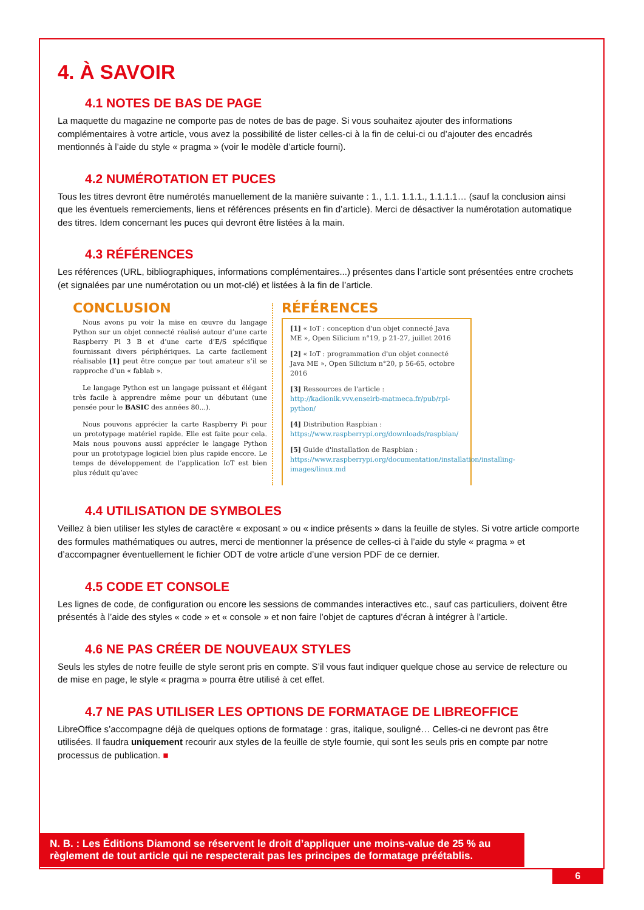4. À SAVOIR
4.1 NOTES DE BAS DE PAGE
La maquette du magazine ne comporte pas de notes de bas de page. Si vous souhaitez ajouter des informations complémentaires à votre article, vous avez la possibilité de lister celles-ci à la fin de celui-ci ou d’ajouter des encadrés mentionnés à l’aide du style « pragma » (voir le modèle d’article fourni).
4.2 NUMÉROTATION ET PUCES
Tous les titres devront être numérotés manuellement de la manière suivante : 1., 1.1. 1.1.1., 1.1.1.1… (sauf la conclusion ainsi que les éventuels remerciements, liens et références présents en fin d’article). Merci de désactiver la numérotation automatique des titres. Idem concernant les puces qui devront être listées à la main.
4.3 RÉFÉRENCES
Les références (URL, bibliographiques, informations complémentaires...) présentes dans l’article sont présentées entre crochets (et signalées par une numérotation ou un mot-clé) et listées à la fin de l’article.
CONCLUSION
Nous avons pu voir la mise en œuvre du langage Python sur un objet connecté réalisé autour d’une carte Raspberry Pi 3 B et d’une carte d’E/S spécifique fournissant divers périphériques. La carte facilement réalisable [1] peut être conçue par tout amateur s’il se rapproche d’un « fablab ».
Le langage Python est un langage puissant et élégant très facile à apprendre même pour un débutant (une pensée pour le BASIC des années 80...).
Nous pouvons apprécier la carte Raspberry Pi pour un prototypage matériel rapide. Elle est faite pour cela. Mais nous pouvons aussi apprécier le langage Python pour un prototypage logiciel bien plus rapide encore. Le temps de développement de l’application IoT est bien plus réduit qu’avec
RÉFÉRENCES
[1] « IoT : conception d'un objet connecté Java ME », Open Silicium n°19, p 21-27, juillet 2016
[2] « IoT : programmation d'un objet connecté Java ME », Open Silicium n°20, p 56-65, octobre 2016
[3] Ressources de l'article : http://kadionik.vvv.enseirb-matmeca.fr/pub/rpi-python/
[4] Distribution Raspbian : https://www.raspberrypi.org/downloads/raspbian/
[5] Guide d'installation de Raspbian : https://www.raspberrypi.org/documentation/installation/installing-images/linux.md
4.4 UTILISATION DE SYMBOLES
Veillez à bien utiliser les styles de caractère « exposant » ou « indice présents » dans la feuille de styles. Si votre article comporte des formules mathématiques ou autres, merci de mentionner la présence de celles-ci à l’aide du style « pragma » et d’accompagner éventuellement le fichier ODT de votre article d’une version PDF de ce dernier.
4.5 CODE ET CONSOLE
Les lignes de code, de configuration ou encore les sessions de commandes interactives etc., sauf cas particuliers, doivent être présentés à l’aide des styles « code » et « console » et non faire l’objet de captures d’écran à intégrer à l’article.
4.6 NE PAS CRÉER DE NOUVEAUX STYLES
Seuls les styles de notre feuille de style seront pris en compte. S’il vous faut indiquer quelque chose au service de relecture ou de mise en page, le style « pragma » pourra être utilisé à cet effet.
4.7 NE PAS UTILISER LES OPTIONS DE FORMATAGE DE LIBREOFFICE
LibreOffice s’accompagne déjà de quelques options de formatage : gras, italique, souligné… Celles-ci ne devront pas être utilisées. Il faudra uniquement recourir aux styles de la feuille de style fournie, qui sont les seuls pris en compte par notre processus de publication. ■
N. B. : Les Éditions Diamond se réservent le droit d’appliquer une moins-value de 25 % au règlement de tout article qui ne respecterait pas les principes de formatage préétablis.
6